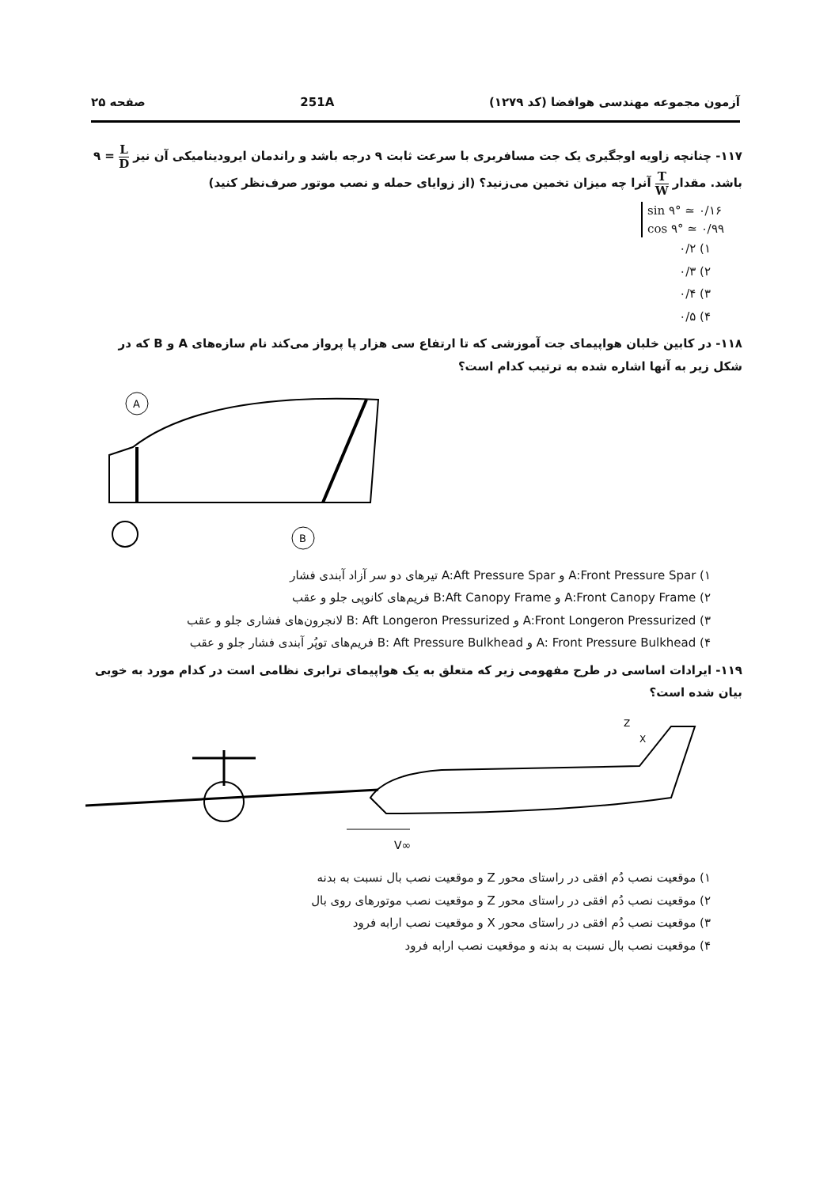آزمون مجموعه مهندسی هوافضا (کد ۱۲۷۹) 251A صفحه ۲۵
۱۱۷- چنانچه زاویه اوجگیری یک جت مسافربری با سرعت ثابت ۹ درجه باشد و راندمان ایرودینامیکی آن نیز L D = ۹ باشد. مقدار T W آنرا چه میزان تخمین می‌زنید؟ (از زوایای حمله و نصب موتور صرف‌نظر کنید)
sin ۹° ≃ ۰/۱۶
cos ۹° ≃ ۰/۹۹
۱) ۰/۲
۲) ۰/۳
۳) ۰/۴
۴) ۰/۵
۱۱۸- در کابین خلبان هواپیمای جت آموزشی که تا ارتفاع سی هزار پا پرواز می‌کند نام سازه‌های A و B که در شکل زیر به آنها اشاره شده به ترتیب کدام است؟
A
B
۱) A:Front Pressure Spar و A:Aft Pressure Spar تیرهای دو سر آزاد آبندی فشار
۲) A:Front Canopy Frame و B:Aft Canopy Frame فریم‌های کانوپی جلو و عقب
۳) A:Front Longeron Pressurized و B: Aft Longeron Pressurized لانجرون‌های فشاری جلو و عقب
۴) A: Front Pressure Bulkhead و B: Aft Pressure Bulkhead فریم‌های توپُر آبندی فشار جلو و عقب
۱۱۹- ایرادات اساسی در طرح مفهومی زیر که متعلق به یک هواپیمای ترابری نظامی است در کدام مورد به خوبی بیان شده است؟
Z
X
V∞
۱) موقعیت نصب دُم افقی در راستای محور Z و موقعیت نصب بال نسبت به بدنه
۲) موقعیت نصب دُم افقی در راستای محور Z و موقعیت نصب موتورهای روی بال
۳) موقعیت نصب دُم افقی در راستای محور X و موقعیت نصب ارابه فرود
۴) موقعیت نصب بال نسبت به بدنه و موقعیت نصب ارابه فرود